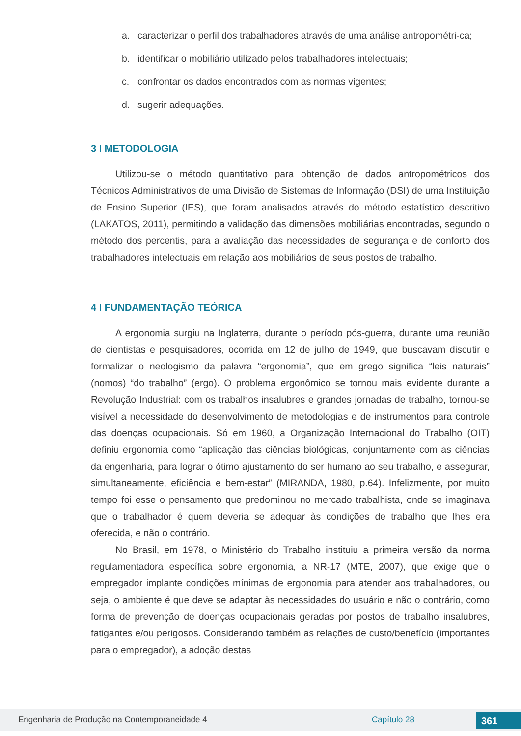a. caracterizar o perfil dos trabalhadores através de uma análise antropométri-ca;
b. identificar o mobiliário utilizado pelos trabalhadores intelectuais;
c. confrontar os dados encontrados com as normas vigentes;
d. sugerir adequações.
3 I METODOLOGIA
Utilizou-se o método quantitativo para obtenção de dados antropométricos dos Técnicos Administrativos de uma Divisão de Sistemas de Informação (DSI) de uma Instituição de Ensino Superior (IES), que foram analisados através do método estatístico descritivo (LAKATOS, 2011), permitindo a validação das dimensões mobiliárias encontradas, segundo o método dos percentis, para a avaliação das necessidades de segurança e de conforto dos trabalhadores intelectuais em relação aos mobiliários de seus postos de trabalho.
4 I FUNDAMENTAÇÃO TEÓRICA
A ergonomia surgiu na Inglaterra, durante o período pós-guerra, durante uma reunião de cientistas e pesquisadores, ocorrida em 12 de julho de 1949, que buscavam discutir e formalizar o neologismo da palavra “ergonomia”, que em grego significa “leis naturais” (nomos) “do trabalho” (ergo). O problema ergonômico se tornou mais evidente durante a Revolução Industrial: com os trabalhos insalubres e grandes jornadas de trabalho, tornou-se visível a necessidade do desenvolvimento de metodologias e de instrumentos para controle das doenças ocupacionais. Só em 1960, a Organização Internacional do Trabalho (OIT) definiu ergonomia como “aplicação das ciências biológicas, conjuntamente com as ciências da engenharia, para lograr o ótimo ajustamento do ser humano ao seu trabalho, e assegurar, simultaneamente, eficiência e bem-estar” (MIRANDA, 1980, p.64). Infelizmente, por muito tempo foi esse o pensamento que predominou no mercado trabalhista, onde se imaginava que o trabalhador é quem deveria se adequar às condições de trabalho que lhes era oferecida, e não o contrário.
No Brasil, em 1978, o Ministério do Trabalho instituiu a primeira versão da norma regulamentadora específica sobre ergonomia, a NR-17 (MTE, 2007), que exige que o empregador implante condições mínimas de ergonomia para atender aos trabalhadores, ou seja, o ambiente é que deve se adaptar às necessidades do usuário e não o contrário, como forma de prevenção de doenças ocupacionais geradas por postos de trabalho insalubres, fatigantes e/ou perigosos. Considerando também as relações de custo/benefício (importantes para o empregador), a adoção destas
Engenharia de Produção na Contemporaneidade 4 Capítulo 28 361